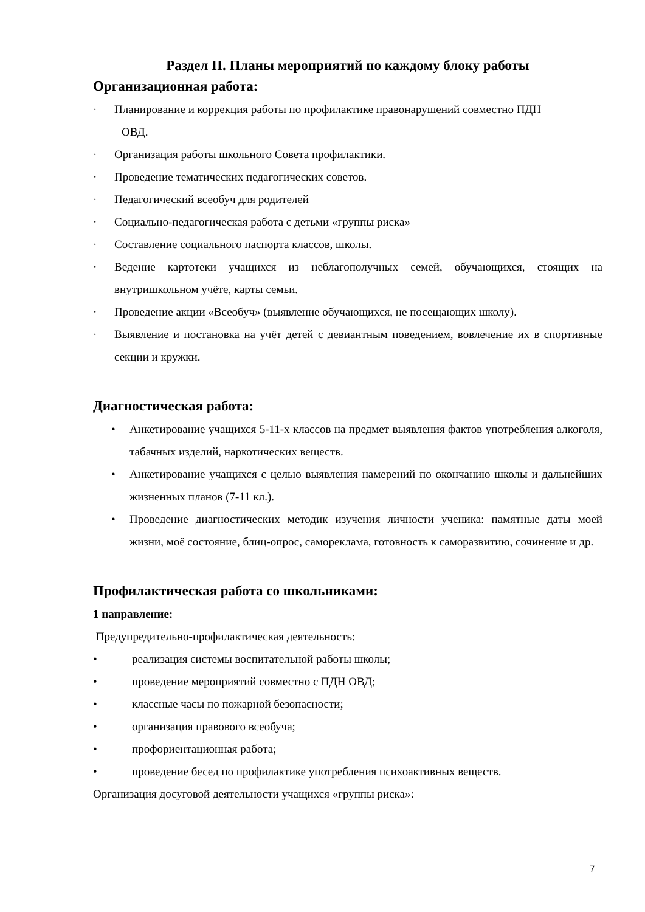Раздел II. Планы мероприятий по каждому блоку работы
Организационная работа:
· Планирование и коррекция работы по профилактике правонарушений совместно ПДН
ОВД.
· Организация работы школьного Совета профилактики.
· Проведение тематических педагогических советов.
· Педагогический всеобуч для родителей
· Социально-педагогическая работа с детьми «группы риска»
· Составление социального паспорта классов, школы.
· Ведение картотеки учащихся из неблагополучных семей, обучающихся, стоящих на внутришкольном учёте, карты семьи.
· Проведение акции «Всеобуч» (выявление обучающихся, не посещающих школу).
· Выявление и постановка на учёт детей с девиантным поведением, вовлечение их в спортивные секции и кружки.
Диагностическая работа:
• Анкетирование учащихся 5-11-х классов на предмет выявления фактов употребления алкоголя, табачных изделий, наркотических веществ.
• Анкетирование учащихся с целью выявления намерений по окончанию школы и дальнейших жизненных планов (7-11 кл.).
• Проведение диагностических методик изучения личности ученика: памятные даты моей жизни, моё состояние, блиц-опрос, самореклама, готовность к саморазвитию, сочинение и др.
Профилактическая работа со школьниками:
1 направление:
Предупредительно-профилактическая деятельность:
• реализация системы воспитательной работы школы;
• проведение мероприятий совместно с ПДН ОВД;
• классные часы по пожарной безопасности;
• организация правового всеобуча;
• профориентационная работа;
• проведение бесед по профилактике употребления психоактивных веществ.
Организация досуговой деятельности учащихся «группы риска»:
7